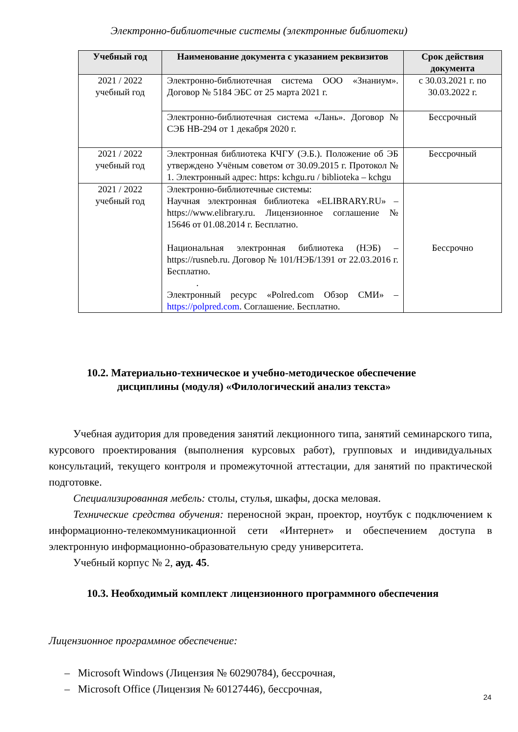Электронно-библиотечные системы (электронные библиотеки)
| Учебный год | Наименование документа с указанием реквизитов | Срок действия документа |
| --- | --- | --- |
| 2021 / 2022 учебный год | Электронно-библиотечная система ООО «Знаниум». Договор № 5184 ЭБС от 25 марта 2021 г. | с 30.03.2021 г. по 30.03.2022 г. |
| | Электронно-библиотечная система «Лань». Договор № СЭБ НВ-294 от 1 декабря 2020 г. | Бессрочный |
| 2021 / 2022 учебный год | Электронная библиотека КЧГУ (Э.Б.). Положение об ЭБ утверждено Учёным советом от 30.09.2015 г. Протокол № 1. Электронный адрес: https: kchgu.ru / biblioteka – kchgu | Бессрочный |
| 2021 / 2022 учебный год | Электронно-библиотечные системы: Научная электронная библиотека «ELIBRARY.RU» – https://www.elibrary.ru. Лицензионное соглашение № 15646 от 01.08.2014 г. Бесплатно. Национальная электронная библиотека (НЭБ) – https://rusneb.ru. Договор № 101/НЭБ/1391 от 22.03.2016 г. Бесплатно. . Электронный ресурс «Polred.com Обзор СМИ» – https://polpred.com . Соглашение. Бесплатно. | Бессрочно |
10.2. Материально-техническое и учебно-методическое обеспечение
дисциплины (модуля) «Филологический анализ текста»
Учебная аудитория для проведения занятий лекционного типа, занятий семинарского типа, курсового проектирования (выполнения курсовых работ), групповых и индивидуальных консультаций, текущего контроля и промежуточной аттестации, для занятий по практической подготовке.
Специализированная мебель: столы, стулья, шкафы, доска меловая.
Технические средства обучения: переносной экран, проектор, ноутбук с подключением к информационно-телекоммуникационной сети «Интернет» и обеспечением доступа в электронную информационно-образовательную среду университета.
Учебный корпус № 2, ауд. 45.
10.3. Необходимый комплект лицензионного программного обеспечения
Лицензионное программное обеспечение:
– Microsoft Windows (Лицензия № 60290784), бессрочная,
– Microsoft Office (Лицензия № 60127446), бессрочная,
24